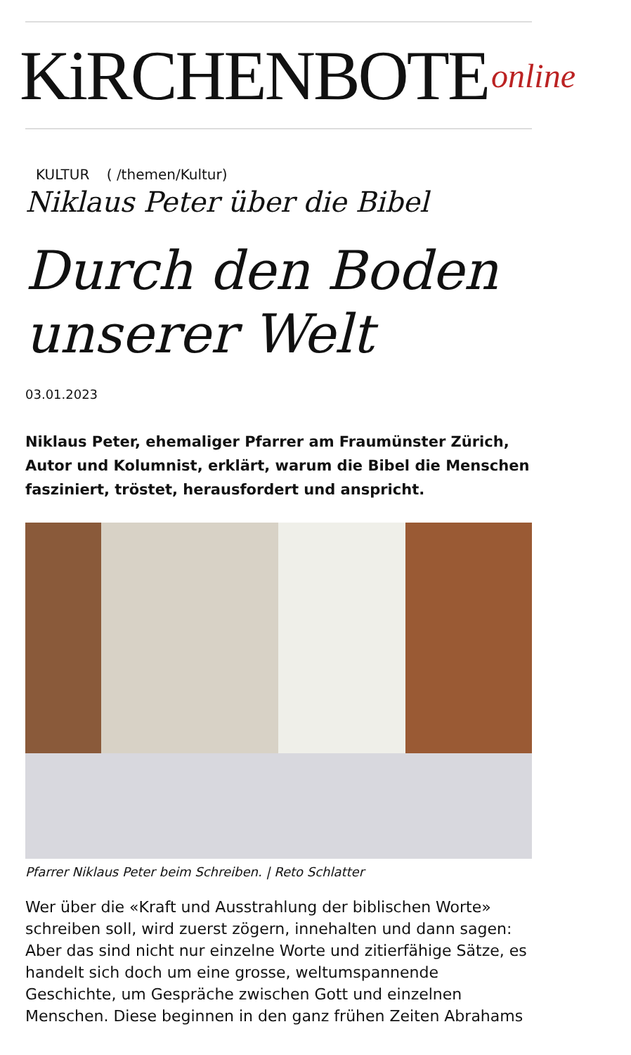KiRCHENBOTE online
KULTUR ( /themen/Kultur)
Niklaus Peter über die Bibel
Durch den Boden unserer Welt
03.01.2023
Niklaus Peter, ehemaliger Pfarrer am Fraumünster Zürich, Autor und Kolumnist, erklärt, warum die Bibel die Menschen fasziniert, tröstet, herausfordert und anspricht.
Pfarrer Niklaus Peter beim Schreiben. | Reto Schlatter
Wer über die «Kraft und Ausstrahlung der biblischen Worte» schreiben soll, wird zuerst zögern, innehalten und dann sagen: Aber das sind nicht nur einzelne Worte und zitierfähige Sätze, es handelt sich doch um eine grosse, weltumspannende Geschichte, um Gespräche zwischen Gott und einzelnen Menschen. Diese beginnen in den ganz frühen Zeiten Abrahams